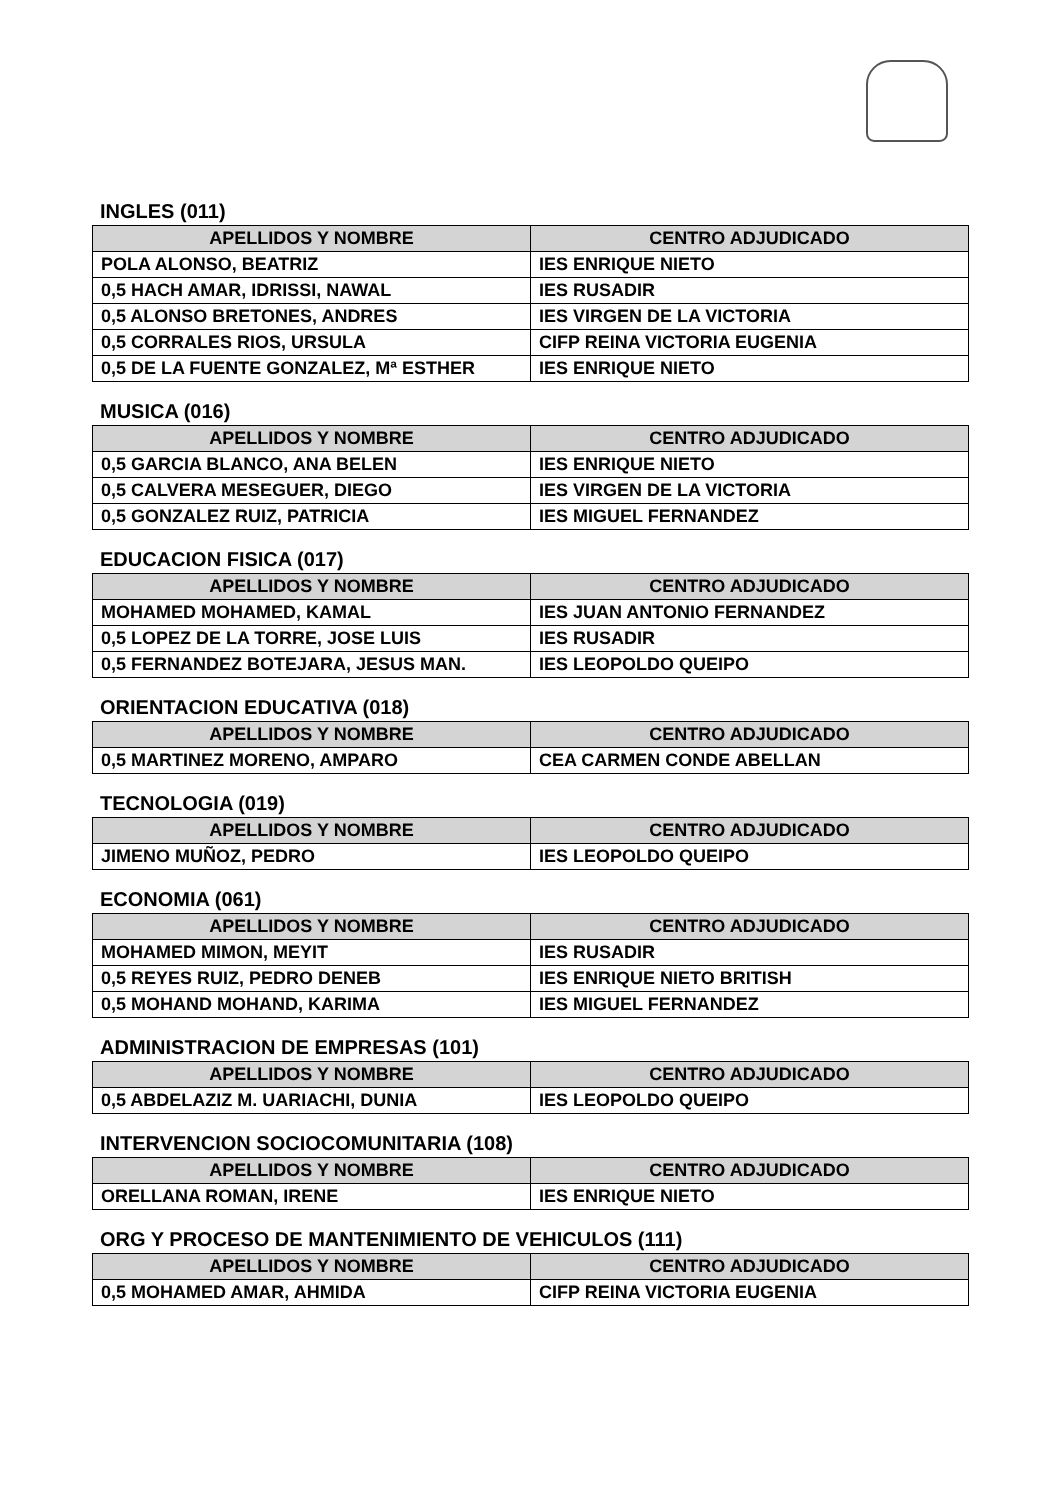INGLES (011)
| APELLIDOS Y NOMBRE | CENTRO ADJUDICADO |
| --- | --- |
| POLA ALONSO, BEATRIZ | IES ENRIQUE NIETO |
| 0,5 HACH AMAR, IDRISSI, NAWAL | IES RUSADIR |
| 0,5 ALONSO BRETONES, ANDRES | IES VIRGEN DE LA VICTORIA |
| 0,5 CORRALES RIOS, URSULA | CIFP REINA VICTORIA EUGENIA |
| 0,5 DE LA FUENTE GONZALEZ, Mª ESTHER | IES ENRIQUE NIETO |
MUSICA (016)
| APELLIDOS Y NOMBRE | CENTRO ADJUDICADO |
| --- | --- |
| 0,5 GARCIA BLANCO, ANA BELEN | IES ENRIQUE NIETO |
| 0,5 CALVERA MESEGUER, DIEGO | IES VIRGEN DE LA VICTORIA |
| 0,5 GONZALEZ RUIZ, PATRICIA | IES MIGUEL FERNANDEZ |
EDUCACION FISICA (017)
| APELLIDOS Y NOMBRE | CENTRO ADJUDICADO |
| --- | --- |
| MOHAMED MOHAMED, KAMAL | IES JUAN ANTONIO FERNANDEZ |
| 0,5 LOPEZ DE LA TORRE, JOSE LUIS | IES RUSADIR |
| 0,5 FERNANDEZ BOTEJARA, JESUS MAN. | IES LEOPOLDO QUEIPO |
ORIENTACION EDUCATIVA (018)
| APELLIDOS Y NOMBRE | CENTRO ADJUDICADO |
| --- | --- |
| 0,5 MARTINEZ MORENO, AMPARO | CEA CARMEN CONDE ABELLAN |
TECNOLOGIA (019)
| APELLIDOS Y NOMBRE | CENTRO ADJUDICADO |
| --- | --- |
| JIMENO MUÑOZ, PEDRO | IES LEOPOLDO QUEIPO |
ECONOMIA (061)
| APELLIDOS Y NOMBRE | CENTRO ADJUDICADO |
| --- | --- |
| MOHAMED MIMON, MEYIT | IES RUSADIR |
| 0,5 REYES RUIZ, PEDRO DENEB | IES ENRIQUE NIETO BRITISH |
| 0,5 MOHAND MOHAND, KARIMA | IES MIGUEL FERNANDEZ |
ADMINISTRACION DE EMPRESAS (101)
| APELLIDOS Y NOMBRE | CENTRO ADJUDICADO |
| --- | --- |
| 0,5 ABDELAZIZ M. UARIACHI, DUNIA | IES LEOPOLDO QUEIPO |
INTERVENCION SOCIOCOMUNITARIA (108)
| APELLIDOS Y NOMBRE | CENTRO ADJUDICADO |
| --- | --- |
| ORELLANA ROMAN, IRENE | IES ENRIQUE NIETO |
ORG Y PROCESO DE MANTENIMIENTO DE VEHICULOS (111)
| APELLIDOS Y NOMBRE | CENTRO ADJUDICADO |
| --- | --- |
| 0,5 MOHAMED AMAR, AHMIDA | CIFP REINA VICTORIA EUGENIA |